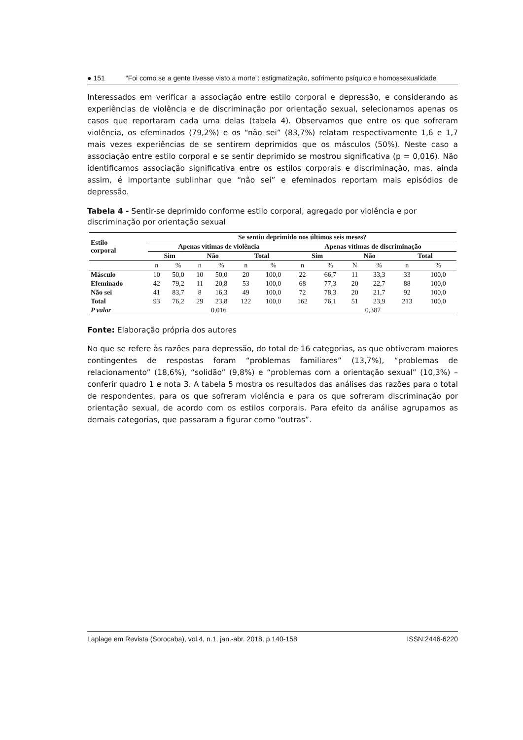● 151 “Foi como se a gente tivesse visto a morte”: estigmatização, sofrimento psíquico e homossexualidade
Interessados em verificar a associação entre estilo corporal e depressão, e considerando as experiências de violência e de discriminação por orientação sexual, selecionamos apenas os casos que reportaram cada uma delas (tabela 4). Observamos que entre os que sofreram violência, os efeminados (79,2%) e os “não sei” (83,7%) relatam respectivamente 1,6 e 1,7 mais vezes experiências de se sentirem deprimidos que os másculos (50%). Neste caso a associação entre estilo corporal e se sentir deprimido se mostrou significativa (p = 0,016). Não identificamos associação significativa entre os estilos corporais e discriminação, mas, ainda assim, é importante sublinhar que “não sei” e efeminados reportam mais episódios de depressão.
Tabela 4 - Sentir-se deprimido conforme estilo corporal, agregado por violência e por discriminação por orientação sexual
| Estilo corporal | Se sentiu deprimido nos últimos seis meses? | | | | | | | | | | | |
| --- | --- | --- | --- | --- | --- | --- | --- | --- | --- | --- | --- | --- |
| | Apenas vítimas de violência | | | | | | Apenas vítimas de discriminação | | | | | |
| | Sim | | Não | | Total | | Sim | | Não | | Total | |
| | n | % | n | % | n | % | n | % | N | % | n | % |
| Másculo | 10 | 50,0 | 10 | 50,0 | 20 | 100,0 | 22 | 66,7 | 11 | 33,3 | 33 | 100,0 |
| Efeminado | 42 | 79,2 | 11 | 20,8 | 53 | 100,0 | 68 | 77,3 | 20 | 22,7 | 88 | 100,0 |
| Não sei | 41 | 83,7 | 8 | 16,3 | 49 | 100,0 | 72 | 78,3 | 20 | 21,7 | 92 | 100,0 |
| Total | 93 | 76,2 | 29 | 23,8 | 122 | 100,0 | 162 | 76,1 | 51 | 23,9 | 213 | 100,0 |
| P valor | 0,016 | | | | | | 0,387 | | | | | |
Fonte: Elaboração própria dos autores
No que se refere às razões para depressão, do total de 16 categorias, as que obtiveram maiores contingentes de respostas foram “problemas familiares” (13,7%), “problemas de relacionamento” (18,6%), “solidão” (9,8%) e “problemas com a orientação sexual” (10,3%) –conferir quadro 1 e nota 3. A tabela 5 mostra os resultados das análises das razões para o total de respondentes, para os que sofreram violência e para os que sofreram discriminação por orientação sexual, de acordo com os estilos corporais. Para efeito da análise agrupamos as demais categorias, que passaram a figurar como “outras”.
Laplage em Revista (Sorocaba), vol.4, n.1, jan.-abr. 2018, p.140-158 ISSN:2446-6220